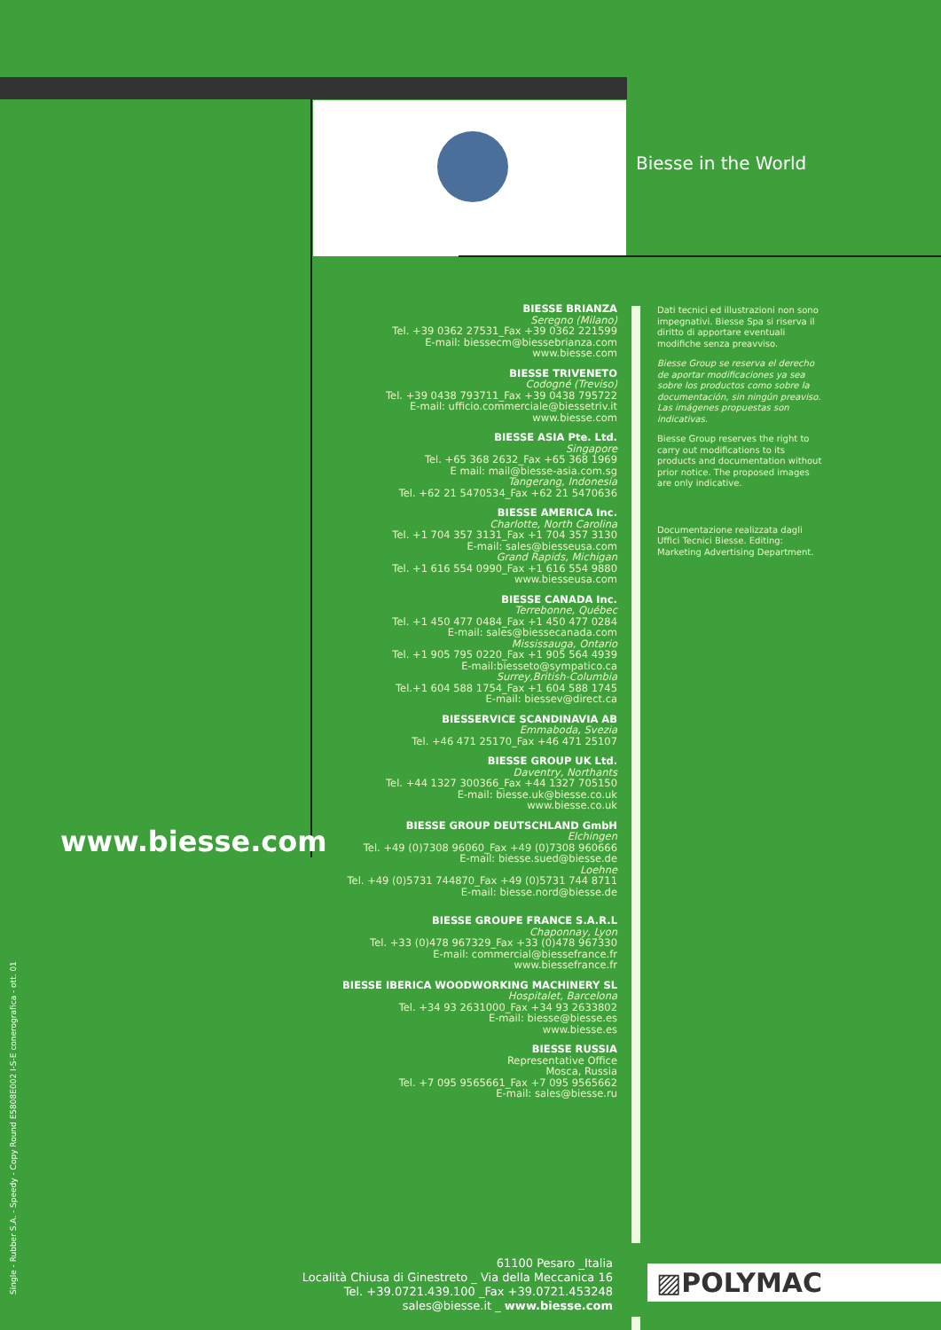Biesse in the World
www.biesse.com
Single - Rubber S.A. - Speedy - Copy Round E5808E002 I-S-E conerografica - ott. 01
BIESSE BRIANZA
Seregno (Milano)
Tel. +39 0362 27531_Fax +39 0362 221599
E-mail: biessecm@biessebrianza.com
www.biesse.com
BIESSE TRIVENETO
Codogné (Treviso)
Tel. +39 0438 793711_Fax +39 0438 795722
E-mail: ufficio.commerciale@biessetriv.it
www.biesse.com
BIESSE ASIA Pte. Ltd.
Singapore
Tel. +65 368 2632_Fax +65 368 1969
E mail: mail@biesse-asia.com.sg
Tangerang, Indonesia
Tel. +62 21 5470534_Fax +62 21 5470636
BIESSE AMERICA Inc.
Charlotte, North Carolina
Tel. +1 704 357 3131_Fax +1 704 357 3130
E-mail: sales@biesseusa.com
Grand Rapids, Michigan
Tel. +1 616 554 0990_Fax +1 616 554 9880
www.biesseusa.com
BIESSE CANADA Inc.
Terrebonne, Québec
Tel. +1 450 477 0484_Fax +1 450 477 0284
E-mail: sales@biessecanada.com
Mississauga, Ontario
Tel. +1 905 795 0220_Fax +1 905 564 4939
E-mail:biesseto@sympatico.ca
Surrey,British-Columbia
Tel.+1 604 588 1754_Fax +1 604 588 1745
E-mail: biessev@direct.ca
BIESSERVICE SCANDINAVIA AB
Emmaboda, Svezia
Tel. +46 471 25170_Fax +46 471 25107
BIESSE GROUP UK Ltd.
Daventry, Northants
Tel. +44 1327 300366_Fax +44 1327 705150
E-mail: biesse.uk@biesse.co.uk
www.biesse.co.uk
BIESSE GROUP DEUTSCHLAND GmbH
Elchingen
Tel. +49 (0)7308 96060_Fax +49 (0)7308 960666
E-mail: biesse.sued@biesse.de
Loehne
Tel. +49 (0)5731 744870_Fax +49 (0)5731 744 8711
E-mail: biesse.nord@biesse.de
BIESSE GROUPE FRANCE S.A.R.L
Chaponnay, Lyon
Tel. +33 (0)478 967329_Fax +33 (0)478 967330
E-mail: commercial@biessefrance.fr
www.biessefrance.fr
BIESSE IBERICA WOODWORKING MACHINERY SL
Hospitalet, Barcelona
Tel. +34 93 2631000_Fax +34 93 2633802
E-mail: biesse@biesse.es
www.biesse.es
BIESSE RUSSIA
Representative Office
Mosca, Russia
Tel. +7 095 9565661_Fax +7 095 9565662
E-mail: sales@biesse.ru
Dati tecnici ed illustrazioni non sono impegnativi. Biesse Spa si riserva il diritto di apportare eventuali modifiche senza preavviso.
Biesse Group se reserva el derecho de aportar modificaciones ya sea sobre los productos como sobre la documentación, sin ningún preaviso. Las imágenes propuestas son indicativas.
Biesse Group reserves the right to carry out modifications to its products and documentation without prior notice. The proposed images are only indicative.
Documentazione realizzata dagli Uffici Tecnici Biesse. Editing: Marketing Advertising Department.
61100 Pesaro _Italia
Località Chiusa di Ginestreto _ Via della Meccanica 16
Tel. +39.0721.439.100 _Fax +39.0721.453248
sales@biesse.it _ www.biesse.com
▨POLYMAC